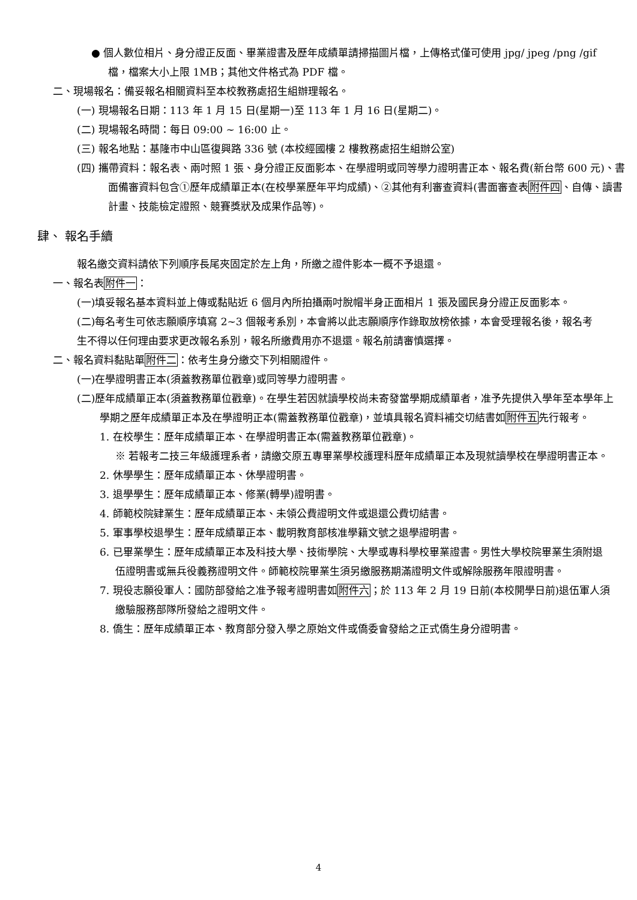● 個人數位相片、身分證正反面、畢業證書及歷年成績單請掃描圖片檔，上傳格式僅可使用 jpg/ jpeg /png /gif 檔，檔案大小上限 1MB；其他文件格式為 PDF 檔。
二、現場報名：備妥報名相關資料至本校教務處招生組辦理報名。
(一) 現場報名日期：113 年 1 月 15 日(星期一)至 113 年 1 月 16 日(星期二)。
(二) 現場報名時間：每日 09:00 ~ 16:00 止。
(三) 報名地點：基隆市中山區復興路 336 號 (本校經國樓 2 樓教務處招生組辦公室)
(四) 攜帶資料：報名表、兩吋照 1 張、身分證正反面影本、在學證明或同等學力證明書正本、報名費(新台幣 600 元)、書面備審資料包含①歷年成績單正本(在校學業歷年平均成績)、②其他有利審查資料(書面審查表附件四、自傳、讀書計畫、技能檢定證照、競賽獎狀及成果作品等)。
肆、 報名手續
報名繳交資料請依下列順序長尾夾固定於左上角，所繳之證件影本一概不予退還。
一、報名表附件一：
(一)填妥報名基本資料並上傳或黏貼近 6 個月內所拍攝兩吋脫帽半身正面相片 1 張及國民身分證正反面影本。
(二)每名考生可依志願順序填寫 2~3 個報考系別，本會將以此志願順序作錄取放榜依據，本會受理報名後，報名考生不得以任何理由要求更改報名系別，報名所繳費用亦不退還。報名前請審慎選擇。
二、報名資料黏貼單附件二：依考生身分繳交下列相關證件。
(一)在學證明書正本(須蓋教務單位戳章)或同等學力證明書。
(二)歷年成績單正本(須蓋教務單位戳章)。在學生若因就讀學校尚未寄發當學期成績單者，准予先提供入學年至本學年上學期之歷年成績單正本及在學證明正本(需蓋教務單位戳章)，並填具報名資料補交切結書如附件五先行報考。
1. 在校學生：歷年成績單正本、在學證明書正本(需蓋教務單位戳章)。
※ 若報考二技三年級護理系者，請繳交原五專畢業學校護理科歷年成績單正本及現就讀學校在學證明書正本。
2. 休學學生：歷年成績單正本、休學證明書。
3. 退學學生：歷年成績單正本、修業(轉學)證明書。
4. 師範校院肄業生：歷年成績單正本、未領公費證明文件或退還公費切結書。
5. 軍事學校退學生：歷年成績單正本、載明教育部核准學籍文號之退學證明書。
6. 已畢業學生：歷年成績單正本及科技大學、技術學院、大學或專科學校畢業證書。男性大學校院畢業生須附退伍證明書或無兵役義務證明文件。師範校院畢業生須另繳服務期滿證明文件或解除服務年限證明書。
7. 現役志願役軍人：國防部發給之准予報考證明書如附件六；於 113 年 2 月 19 日前(本校開學日前)退伍軍人須繳驗服務部隊所發給之證明文件。
8. 僑生：歷年成績單正本、教育部分發入學之原始文件或僑委會發給之正式僑生身分證明書。
4